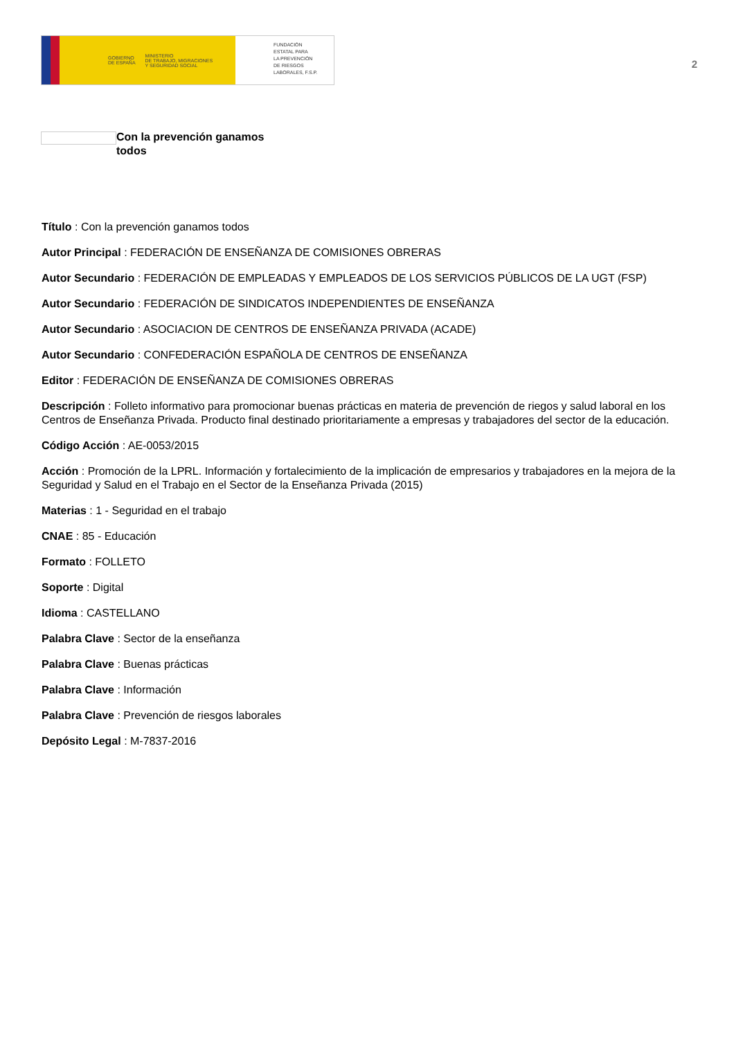GOBIERNO
DE ESPAÑA MINISTERIO
DE TRABAJO, MIGRACIONES
Y SEGURIDAD SOCIAL
FUNDACIÓN
ESTATAL PARA
LA PREVENCIÓN
DE RIESGOS
LABORALES, F.S.P.
2
Con la prevención ganamos todos
Título : Con la prevención ganamos todos
Autor Principal : FEDERACIÓN DE ENSEÑANZA DE COMISIONES OBRERAS
Autor Secundario : FEDERACIÓN DE EMPLEADAS Y EMPLEADOS DE LOS SERVICIOS PÚBLICOS DE LA UGT (FSP)
Autor Secundario : FEDERACIÓN DE SINDICATOS INDEPENDIENTES DE ENSEÑANZA
Autor Secundario : ASOCIACION DE CENTROS DE ENSEÑANZA PRIVADA (ACADE)
Autor Secundario : CONFEDERACIÓN ESPAÑOLA DE CENTROS DE ENSEÑANZA
Editor : FEDERACIÓN DE ENSEÑANZA DE COMISIONES OBRERAS
Descripción : Folleto informativo para promocionar buenas prácticas en materia de prevención de riegos y salud laboral en los Centros de Enseñanza Privada. Producto final destinado prioritariamente a empresas y trabajadores del sector de la educación.
Código Acción : AE-0053/2015
Acción : Promoción de la LPRL. Información y fortalecimiento de la implicación de empresarios y trabajadores en la mejora de la Seguridad y Salud en el Trabajo en el Sector de la Enseñanza Privada (2015)
Materias : 1 - Seguridad en el trabajo
CNAE : 85 - Educación
Formato : FOLLETO
Soporte : Digital
Idioma : CASTELLANO
Palabra Clave : Sector de la enseñanza
Palabra Clave : Buenas prácticas
Palabra Clave : Información
Palabra Clave : Prevención de riesgos laborales
Depósito Legal : M-7837-2016